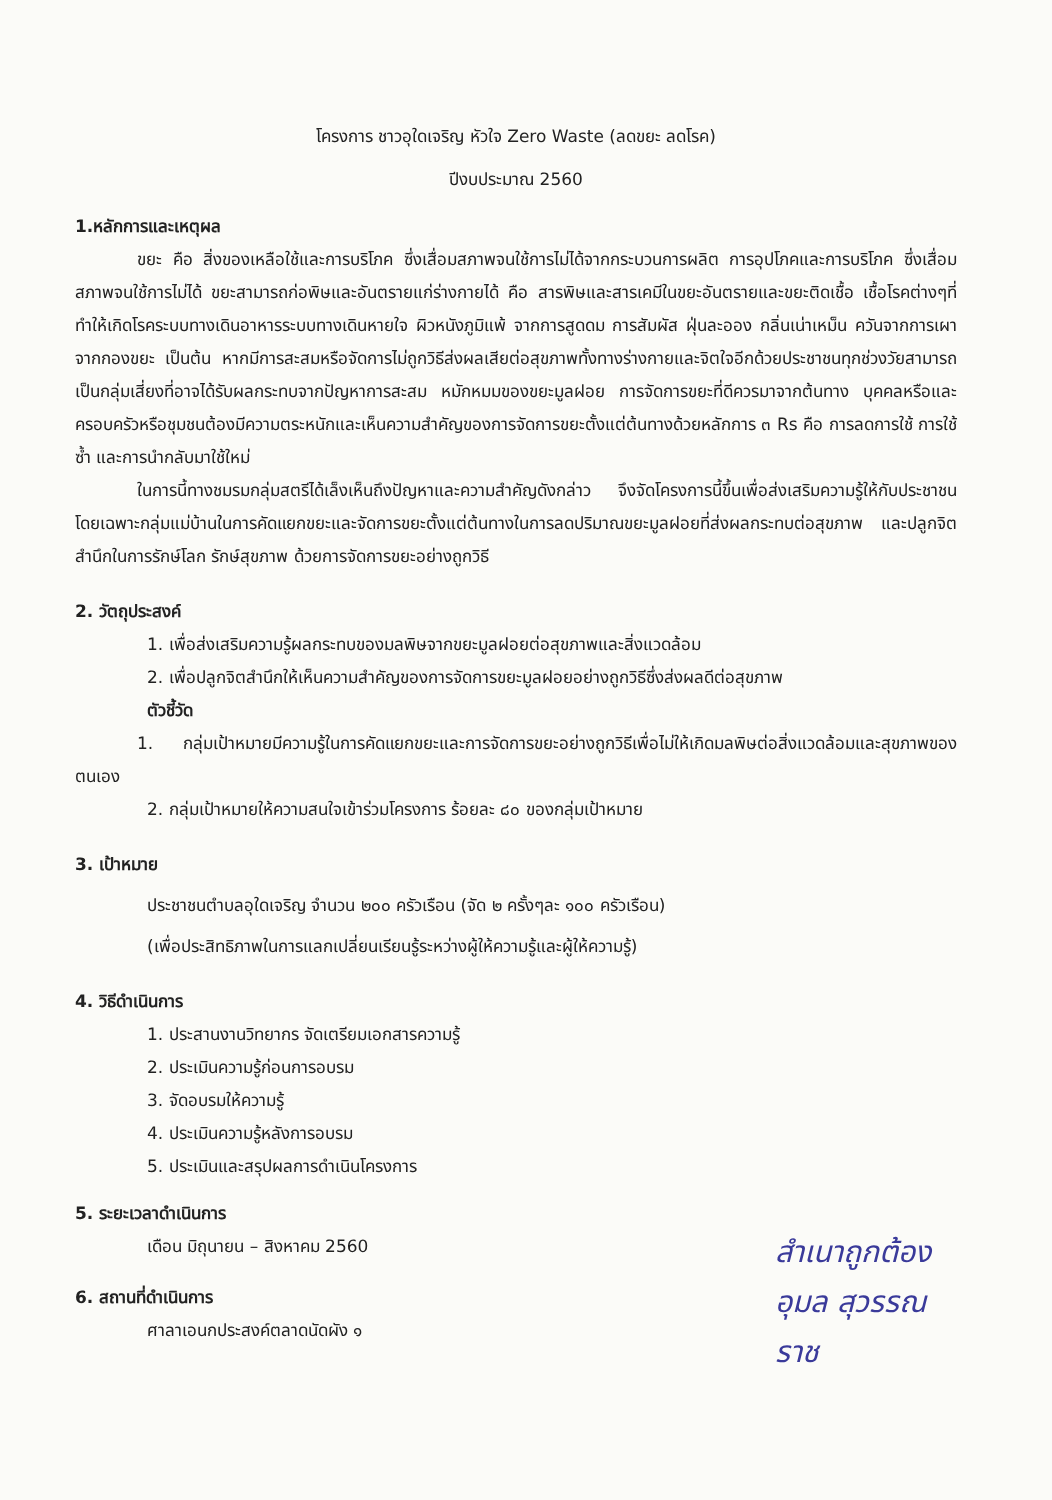โครงการ ชาวอุใดเจริญ หัวใจ Zero Waste (ลดขยะ ลดโรค)
ปีงบประมาณ 2560
1.หลักการและเหตุผล
ขยะ คือ สิ่งของเหลือใช้และการบริโภค ซึ่งเสื่อมสภาพจนใช้การไม่ได้จากกระบวนการผลิต การอุปโภคและการบริโภค ซึ่งเสื่อมสภาพจนใช้การไม่ได้ ขยะสามารถก่อพิษและอันตรายแก่ร่างกายได้ คือ สารพิษและสารเคมีในขยะอันตรายและขยะติดเชื้อ เชื้อโรคต่างๆที่ทำให้เกิดโรคระบบทางเดินอาหารระบบทางเดินหายใจ ผิวหนังภูมิแพ้ จากการสูดดม การสัมผัส ฝุ่นละออง กลิ่นเน่าเหม็น ควันจากการเผา จากกองขยะ เป็นต้น หากมีการสะสมหรือจัดการไม่ถูกวิธีส่งผลเสียต่อสุขภาพทั้งทางร่างกายและจิตใจอีกด้วยประชาชนทุกช่วงวัยสามารถเป็นกลุ่มเสี่ยงที่อาจได้รับผลกระทบจากปัญหาการสะสม หมักหมมของขยะมูลฝอย การจัดการขยะที่ดีควรมาจากต้นทาง บุคคลหรือและครอบครัวหรือชุมชนต้องมีความตระหนักและเห็นความสำคัญของการจัดการขยะตั้งแต่ต้นทางด้วยหลักการ ๓ Rs คือ การลดการใช้ การใช้ซ้ำ และการนำกลับมาใช้ใหม่
ในการนี้ทางชมรมกลุ่มสตรีได้เล็งเห็นถึงปัญหาและความสำคัญดังกล่าว จึงจัดโครงการนี้ขึ้นเพื่อส่งเสริมความรู้ให้กับประชาชนโดยเฉพาะกลุ่มแม่บ้านในการคัดแยกขยะและจัดการขยะตั้งแต่ต้นทางในการลดปริมาณขยะมูลฝอยที่ส่งผลกระทบต่อสุขภาพ และปลูกจิตสำนึกในการรักษ์โลก รักษ์สุขภาพ ด้วยการจัดการขยะอย่างถูกวิธี
2. วัตถุประสงค์
1. เพื่อส่งเสริมความรู้ผลกระทบของมลพิษจากขยะมูลฝอยต่อสุขภาพและสิ่งแวดล้อม
2. เพื่อปลูกจิตสำนึกให้เห็นความสำคัญของการจัดการขยะมูลฝอยอย่างถูกวิธีซึ่งส่งผลดีต่อสุขภาพ
ตัวชี้วัด
1. กลุ่มเป้าหมายมีความรู้ในการคัดแยกขยะและการจัดการขยะอย่างถูกวิธีเพื่อไม่ให้เกิดมลพิษต่อสิ่งแวดล้อมและสุขภาพของตนเอง
2. กลุ่มเป้าหมายให้ความสนใจเข้าร่วมโครงการ ร้อยละ ๘๐ ของกลุ่มเป้าหมาย
3. เป้าหมาย
ประชาชนตำบลอุใดเจริญ จำนวน ๒๐๐ ครัวเรือน (จัด ๒ ครั้งๆละ ๑๐๐ ครัวเรือน)
(เพื่อประสิทธิภาพในการแลกเปลี่ยนเรียนรู้ระหว่างผู้ให้ความรู้และผู้ให้ความรู้)
4. วิธีดำเนินการ
1. ประสานงานวิทยากร จัดเตรียมเอกสารความรู้
2. ประเมินความรู้ก่อนการอบรม
3. จัดอบรมให้ความรู้
4. ประเมินความรู้หลังการอบรม
5. ประเมินและสรุปผลการดำเนินโครงการ
5. ระยะเวลาดำเนินการ
เดือน มิถุนายน – สิงหาคม 2560
6. สถานที่ดำเนินการ
ศาลาเอนกประสงค์ตลาดนัดผัง ๑
สำเนาถูกต้อง
อุมล สุวรรณราช